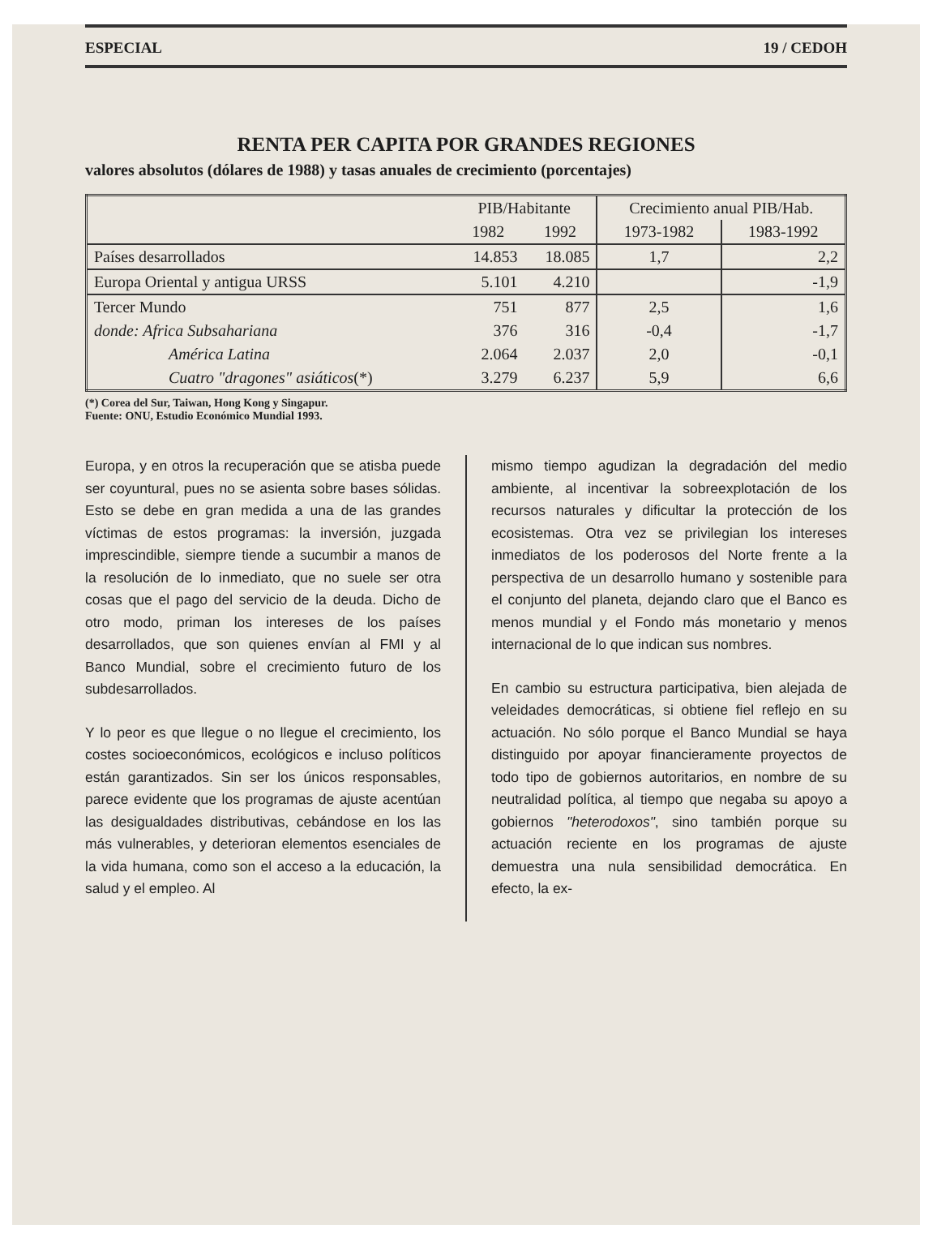ESPECIAL 19 / CEDOH
RENTA PER CAPITA POR GRANDES REGIONES
valores absolutos (dólares de 1988) y tasas anuales de crecimiento (porcentajes)
| | PIB/Habitante | | Crecimiento anual PIB/Hab. | |
| --- | --- | --- | --- | --- |
| | 1982 | 1992 | 1973-1982 | 1983-1992 |
| Países desarrollados | 14.853 | 18.085 | 1,7 | 2,2 |
| Europa Oriental y antigua URSS | 5.101 | 4.210 | | -1,9 |
| Tercer Mundo | 751 | 877 | 2,5 | 1,6 |
| donde: Africa Subsahariana | 376 | 316 | -0,4 | -1,7 |
| América Latina | 2.064 | 2.037 | 2,0 | -0,1 |
| Cuatro "dragones" asiáticos (*) | 3.279 | 6.237 | 5,9 | 6,6 |
(*) Corea del Sur, Taiwan, Hong Kong y Singapur.
Fuente: ONU, Estudio Económico Mundial 1993.
Europa, y en otros la recuperación que se atisba puede ser coyuntural, pues no se asienta sobre bases sólidas. Esto se debe en gran medida a una de las grandes víctimas de estos programas: la inversión, juzgada imprescindible, siempre tiende a sucumbir a manos de la resolución de lo inmediato, que no suele ser otra cosas que el pago del servicio de la deuda. Dicho de otro modo, priman los intereses de los países desarrollados, que son quienes envían al FMI y al Banco Mundial, sobre el crecimiento futuro de los subdesarrollados.
Y lo peor es que llegue o no llegue el crecimiento, los costes socioeconómicos, ecológicos e incluso políticos están garantizados. Sin ser los únicos responsables, parece evidente que los programas de ajuste acentúan las desigualdades distributivas, cebándose en los las más vulnerables, y deterioran elementos esenciales de la vida humana, como son el acceso a la educación, la salud y el empleo. Al
mismo tiempo agudizan la degradación del medio ambiente, al incentivar la sobreexplotación de los recursos naturales y dificultar la protección de los ecosistemas. Otra vez se privilegian los intereses inmediatos de los poderosos del Norte frente a la perspectiva de un desarrollo humano y sostenible para el conjunto del planeta, dejando claro que el Banco es menos mundial y el Fondo más monetario y menos internacional de lo que indican sus nombres.
En cambio su estructura participativa, bien alejada de veleidades democráticas, si obtiene fiel reflejo en su actuación. No sólo porque el Banco Mundial se haya distinguido por apoyar financieramente proyectos de todo tipo de gobiernos autoritarios, en nombre de su neutralidad política, al tiempo que negaba su apoyo a gobiernos "heterodoxos", sino también porque su actuación reciente en los programas de ajuste demuestra una nula sensibilidad democrática. En efecto, la ex-